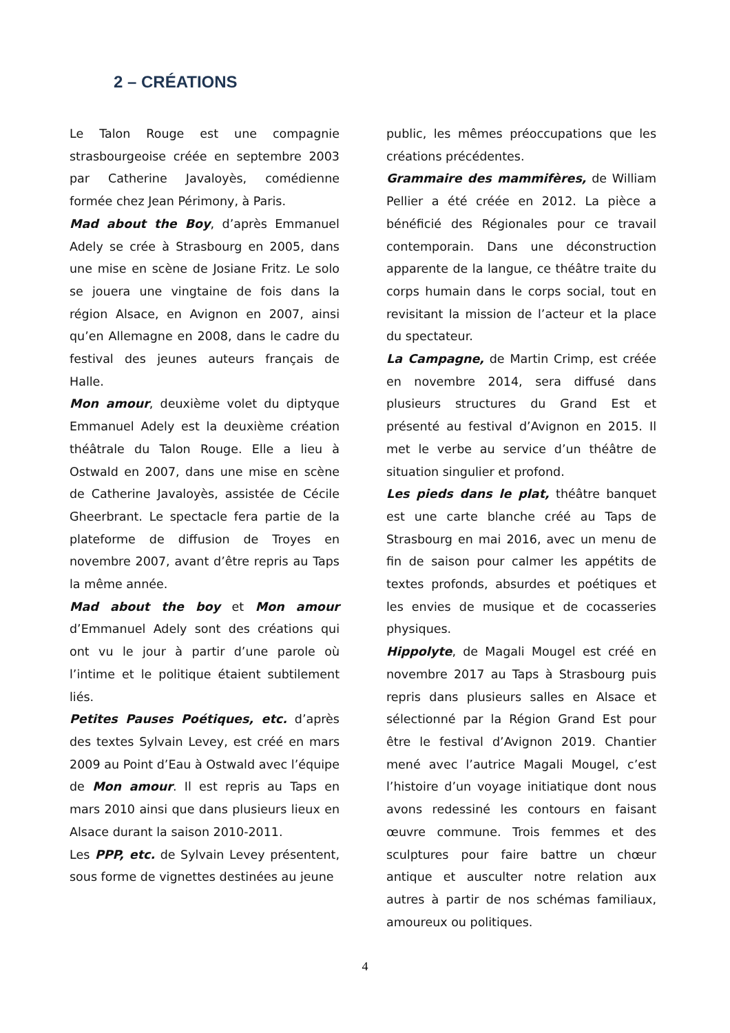2 – CRÉATIONS
Le Talon Rouge est une compagnie strasbourgeoise créée en septembre 2003 par Catherine Javaloyès, comédienne formée chez Jean Périmony, à Paris.
Mad about the Boy, d’après Emmanuel Adely se crée à Strasbourg en 2005, dans une mise en scène de Josiane Fritz. Le solo se jouera une vingtaine de fois dans la région Alsace, en Avignon en 2007, ainsi qu’en Allemagne en 2008, dans le cadre du festival des jeunes auteurs français de Halle.
Mon amour, deuxième volet du diptyque Emmanuel Adely est la deuxième création théâtrale du Talon Rouge. Elle a lieu à Ostwald en 2007, dans une mise en scène de Catherine Javaloyès, assistée de Cécile Gheerbrant. Le spectacle fera partie de la plateforme de diffusion de Troyes en novembre 2007, avant d’être repris au Taps la même année.
Mad about the boy et Mon amour d’Emmanuel Adely sont des créations qui ont vu le jour à partir d’une parole où l’intime et le politique étaient subtilement liés.
Petites Pauses Poétiques, etc. d’après des textes Sylvain Levey, est créé en mars 2009 au Point d’Eau à Ostwald avec l’équipe de Mon amour. Il est repris au Taps en mars 2010 ainsi que dans plusieurs lieux en Alsace durant la saison 2010-2011.
Les PPP, etc. de Sylvain Levey présentent, sous forme de vignettes destinées au jeune
public, les mêmes préoccupations que les créations précédentes.
Grammaire des mammifères, de William Pellier a été créée en 2012. La pièce a bénéficié des Régionales pour ce travail contemporain. Dans une déconstruction apparente de la langue, ce théâtre traite du corps humain dans le corps social, tout en revisitant la mission de l’acteur et la place du spectateur.
La Campagne, de Martin Crimp, est créée en novembre 2014, sera diffusé dans plusieurs structures du Grand Est et présenté au festival d’Avignon en 2015. Il met le verbe au service d’un théâtre de situation singulier et profond.
Les pieds dans le plat, théâtre banquet est une carte blanche créé au Taps de Strasbourg en mai 2016, avec un menu de fin de saison pour calmer les appétits de textes profonds, absurdes et poétiques et les envies de musique et de cocasseries physiques.
Hippolyte, de Magali Mougel est créé en novembre 2017 au Taps à Strasbourg puis repris dans plusieurs salles en Alsace et sélectionné par la Région Grand Est pour être le festival d’Avignon 2019. Chantier mené avec l’autrice Magali Mougel, c’est l’histoire d’un voyage initiatique dont nous avons redessiné les contours en faisant œuvre commune. Trois femmes et des sculptures pour faire battre un chœur antique et ausculter notre relation aux autres à partir de nos schémas familiaux, amoureux ou politiques.
4